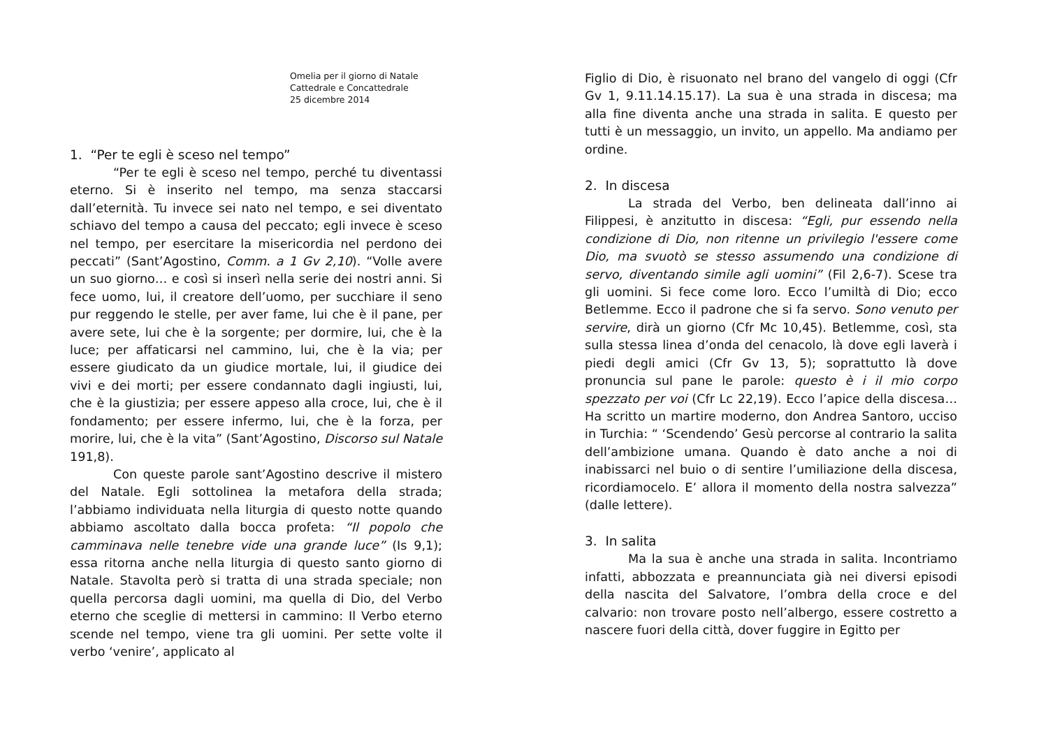Omelia per il giorno di Natale
Cattedrale e Concattedrale
25 dicembre 2014
1. “Per te egli è sceso nel tempo”
“Per te egli è sceso nel tempo, perché tu diventassi eterno. Si è inserito nel tempo, ma senza staccarsi dall’eternità. Tu invece sei nato nel tempo, e sei diventato schiavo del tempo a causa del peccato; egli invece è sceso nel tempo, per esercitare la misericordia nel perdono dei peccati” (Sant’Agostino, Comm. a 1 Gv 2,10). “Volle avere un suo giorno… e così si inserì nella serie dei nostri anni. Si fece uomo, lui, il creatore dell’uomo, per succhiare il seno pur reggendo le stelle, per aver fame, lui che è il pane, per avere sete, lui che è la sorgente; per dormire, lui, che è la luce; per affaticarsi nel cammino, lui, che è la via; per essere giudicato da un giudice mortale, lui, il giudice dei vivi e dei morti; per essere condannato dagli ingiusti, lui, che è la giustizia; per essere appeso alla croce, lui, che è il fondamento; per essere infermo, lui, che è la forza, per morire, lui, che è la vita” (Sant’Agostino, Discorso sul Natale 191,8).
Con queste parole sant’Agostino descrive il mistero del Natale. Egli sottolinea la metafora della strada; l’abbiamo individuata nella liturgia di questo notte quando abbiamo ascoltato dalla bocca profeta: “Il popolo che camminava nelle tenebre vide una grande luce” (Is 9,1); essa ritorna anche nella liturgia di questo santo giorno di Natale. Stavolta però si tratta di una strada speciale; non quella percorsa dagli uomini, ma quella di Dio, del Verbo eterno che sceglie di mettersi in cammino: Il Verbo eterno scende nel tempo, viene tra gli uomini. Per sette volte il verbo ‘venire’, applicato al
Figlio di Dio, è risuonato nel brano del vangelo di oggi (Cfr Gv 1, 9.11.14.15.17). La sua è una strada in discesa; ma alla fine diventa anche una strada in salita. E questo per tutti è un messaggio, un invito, un appello. Ma andiamo per ordine.
2. In discesa
La strada del Verbo, ben delineata dall’inno ai Filippesi, è anzitutto in discesa: “Egli, pur essendo nella condizione di Dio, non ritenne un privilegio l'essere come Dio, ma svuotò se stesso assumendo una condizione di servo, diventando simile agli uomini” (Fil 2,6-7). Scese tra gli uomini. Si fece come loro. Ecco l’umiltà di Dio; ecco Betlemme. Ecco il padrone che si fa servo. Sono venuto per servire, dirà un giorno (Cfr Mc 10,45). Betlemme, così, sta sulla stessa linea d’onda del cenacolo, là dove egli laverà i piedi degli amici (Cfr Gv 13, 5); soprattutto là dove pronuncia sul pane le parole: questo è i il mio corpo spezzato per voi (Cfr Lc 22,19). Ecco l’apice della discesa… Ha scritto un martire moderno, don Andrea Santoro, ucciso in Turchia: “ ‘Scendendo’ Gesù percorse al contrario la salita dell’ambizione umana. Quando è dato anche a noi di inabissarci nel buio o di sentire l’umiliazione della discesa, ricordiamocelo. E’ allora il momento della nostra salvezza” (dalle lettere).
3. In salita
Ma la sua è anche una strada in salita. Incontriamo infatti, abbozzata e preannunciata già nei diversi episodi della nascita del Salvatore, l’ombra della croce e del calvario: non trovare posto nell’albergo, essere costretto a nascere fuori della città, dover fuggire in Egitto per